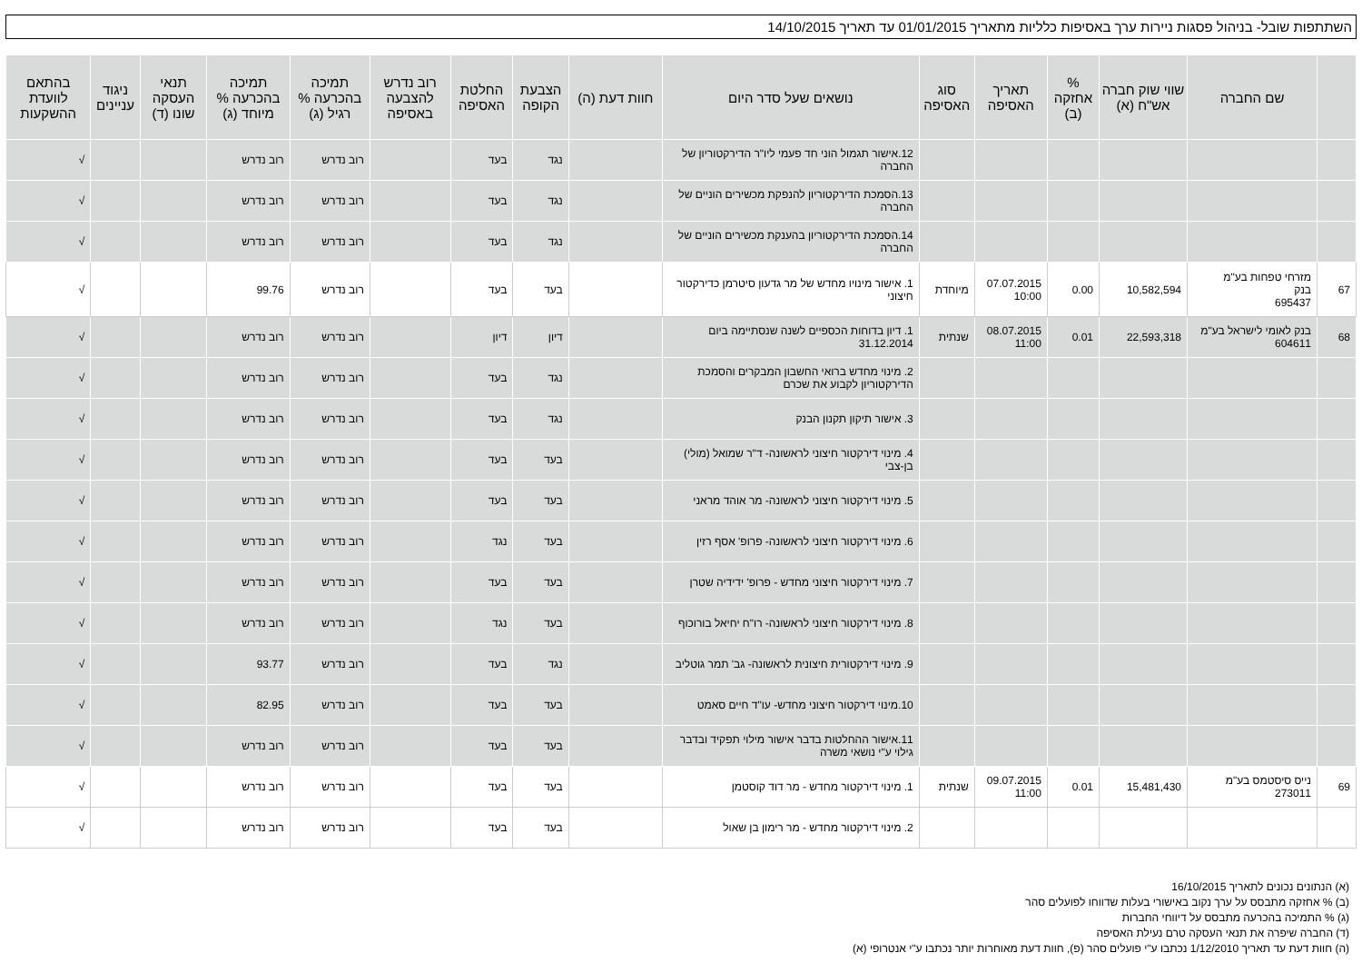השתתפות שובל- בניהול פסגות ניירות ערך באסיפות כלליות מתאריך 01/01/2015 עד תאריך 14/10/2015
| | שם החברה | שווי שוק חברה אש"ח (א) | % אחזקה (ב) | תאריך האסיפה | סוג האסיפה | נושאים שעל סדר היום | חוות דעת (ה) | הצבעת הקופה | החלטת האסיפה | רוב נדרש להצבעה באסיפה | תמיכה בהכרעה % רגיל (ג) | תמיכה בהכרעה % מיוחד (ג) | תנאי העסקה שונו (ד) | ניגוד עניינים | בהתאם לוועדת ההשקעות |
| --- | --- | --- | --- | --- | --- | --- | --- | --- | --- | --- | --- | --- | --- | --- | --- |
| | | | | | | 12.אישור תגמול הוני חד פעמי ליו"ר הדירקטוריון של החברה | | נגד | בעד | | רוב נדרש | רוב נדרש | | | √ |
| | | | | | | 13.הסמכת הדירקטוריון להנפקת מכשירים הוניים של החברה | | נגד | בעד | | רוב נדרש | רוב נדרש | | | √ |
| | | | | | | 14.הסמכת הדירקטוריון בהענקת מכשירים הוניים של החברה | | נגד | בעד | | רוב נדרש | רוב נדרש | | | √ |
| 67 | מזרחי טפחות בע"מ בנק 695437 | 10,582,594 | 0.00 | 07.07.2015 10:00 | מיוחדת | 1. אישור מינויו מחדש של מר גדעון סיטרמן כדירקטור חיצוני | | בעד | בעד | | רוב נדרש | 99.76 | | | √ |
| 68 | בנק לאומי לישראל בע"מ 604611 | 22,593,318 | 0.01 | 08.07.2015 11:00 | שנתית | 1. דיון בדוחות הכספיים לשנה שנסתיימה ביום 31.12.2014 | | דיון | דיון | | רוב נדרש | רוב נדרש | | | √ |
| | | | | | | 2. מינוי מחדש ברואי החשבון המבקרים והסמכת הדירקטוריון לקבוע את שכרם | | נגד | בעד | | רוב נדרש | רוב נדרש | | | √ |
| | | | | | | 3. אישור תיקון תקנון הבנק | | נגד | בעד | | רוב נדרש | רוב נדרש | | | √ |
| | | | | | | 4. מינוי דירקטור חיצוני לראשונה- ד"ר שמואל (מולי) בן-צבי | | בעד | בעד | | רוב נדרש | רוב נדרש | | | √ |
| | | | | | | 5. מינוי דירקטור חיצוני לראשונה- מר אוהד מראני | | בעד | בעד | | רוב נדרש | רוב נדרש | | | √ |
| | | | | | | 6. מינוי דירקטור חיצוני לראשונה- פרופ' אסף רזין | | בעד | נגד | | רוב נדרש | רוב נדרש | | | √ |
| | | | | | | 7. מינוי דירקטור חיצוני מחדש - פרופ' ידידיה שטרן | | בעד | בעד | | רוב נדרש | רוב נדרש | | | √ |
| | | | | | | 8. מינוי דירקטור חיצוני לראשונה- רו"ח יחיאל בורוכוף | | בעד | נגד | | רוב נדרש | רוב נדרש | | | √ |
| | | | | | | 9. מינוי דירקטורית חיצונית לראשונה- גב' תמר גוטליב | | נגד | בעד | | רוב נדרש | 93.77 | | | √ |
| | | | | | | 10.מינוי דירקטור חיצוני מחדש- עו"ד חיים סאמט | | בעד | בעד | | רוב נדרש | 82.95 | | | √ |
| | | | | | | 11.אישור ההחלטות בדבר אישור מילוי תפקיד ובדבר גילוי ע"י נושאי משרה | | בעד | בעד | | רוב נדרש | רוב נדרש | | | √ |
| 69 | נייס סיסטמס בע"מ 273011 | 15,481,430 | 0.01 | 09.07.2015 11:00 | שנתית | 1. מינוי דירקטור מחדש - מר דוד קוסטמן | | בעד | בעד | | רוב נדרש | רוב נדרש | | | √ |
| | | | | | | 2. מינוי דירקטור מחדש - מר רימון בן שאול | | בעד | בעד | | רוב נדרש | רוב נדרש | | | √ |
(א) הנתונים נכונים לתאריך 16/10/2015
(ב) % אחזקה מתבסס על ערך נקוב באישורי בעלות שדווחו לפועלים סהר
(ג) % התמיכה בהכרעה מתבסס על דיווחי החברות
(ד) החברה שיפרה את תנאי העסקה טרם נעילת האסיפה
(ה) חוות דעת עד תאריך 1/12/2010 נכתבו ע"י פועלים סהר (פ), חוות דעת מאוחרות יותר נכתבו ע"י אנטרופי (א)